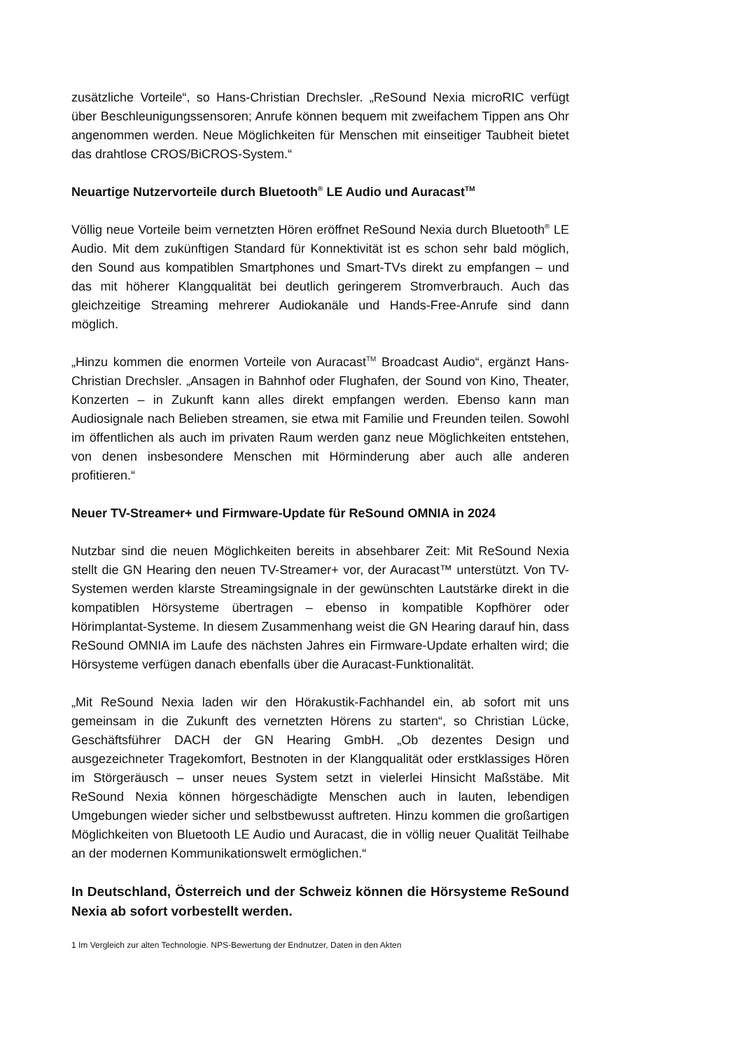zusätzliche Vorteile“, so Hans-Christian Drechsler. „ReSound Nexia microRIC verfügt über Beschleunigungssensoren; Anrufe können bequem mit zweifachem Tippen ans Ohr angenommen werden. Neue Möglichkeiten für Menschen mit einseitiger Taubheit bietet das drahtlose CROS/BiCROS-System.“
Neuartige Nutzervorteile durch Bluetooth<sup>®</sup> LE Audio und Auracast<sup>TM</sup>
Völlig neue Vorteile beim vernetzten Hören eröffnet ReSound Nexia durch Bluetooth<sup>®</sup> LE Audio. Mit dem zukünftigen Standard für Konnektivität ist es schon sehr bald möglich, den Sound aus kompatiblen Smartphones und Smart-TVs direkt zu empfangen – und das mit höherer Klangqualität bei deutlich geringerem Stromverbrauch. Auch das gleichzeitige Streaming mehrerer Audiokanäle und Hands-Free-Anrufe sind dann möglich.
„Hinzu kommen die enormen Vorteile von Auracast<sup>TM</sup> Broadcast Audio“, ergänzt Hans-Christian Drechsler. „Ansagen in Bahnhof oder Flughafen, der Sound von Kino, Theater, Konzerten – in Zukunft kann alles direkt empfangen werden. Ebenso kann man Audiosignale nach Belieben streamen, sie etwa mit Familie und Freunden teilen. Sowohl im öffentlichen als auch im privaten Raum werden ganz neue Möglichkeiten entstehen, von denen insbesondere Menschen mit Hörminderung aber auch alle anderen profitieren.“
Neuer TV-Streamer+ und Firmware-Update für ReSound OMNIA in 2024
Nutzbar sind die neuen Möglichkeiten bereits in absehbarer Zeit: Mit ReSound Nexia stellt die GN Hearing den neuen TV-Streamer+ vor, der Auracast™ unterstützt. Von TV-Systemen werden klarste Streamingsignale in der gewünschten Lautstärke direkt in die kompatiblen Hörsysteme übertragen – ebenso in kompatible Kopfhörer oder Hörimplantat-Systeme. In diesem Zusammenhang weist die GN Hearing darauf hin, dass ReSound OMNIA im Laufe des nächsten Jahres ein Firmware-Update erhalten wird; die Hörsysteme verfügen danach ebenfalls über die Auracast-Funktionalität.
„Mit ReSound Nexia laden wir den Hörakustik-Fachhandel ein, ab sofort mit uns gemeinsam in die Zukunft des vernetzten Hörens zu starten“, so Christian Lücke, Geschäftsführer DACH der GN Hearing GmbH. „Ob dezentes Design und ausgezeichneter Tragekomfort, Bestnoten in der Klangqualität oder erstklassiges Hören im Störgeräusch – unser neues System setzt in vielerlei Hinsicht Maßstäbe. Mit ReSound Nexia können hörgeschädigte Menschen auch in lauten, lebendigen Umgebungen wieder sicher und selbstbewusst auftreten. Hinzu kommen die großartigen Möglichkeiten von Bluetooth LE Audio und Auracast, die in völlig neuer Qualität Teilhabe an der modernen Kommunikationswelt ermöglichen.“
In Deutschland, Österreich und der Schweiz können die Hörsysteme ReSound Nexia ab sofort vorbestellt werden.
1 Im Vergleich zur alten Technologie. NPS-Bewertung der Endnutzer, Daten in den Akten